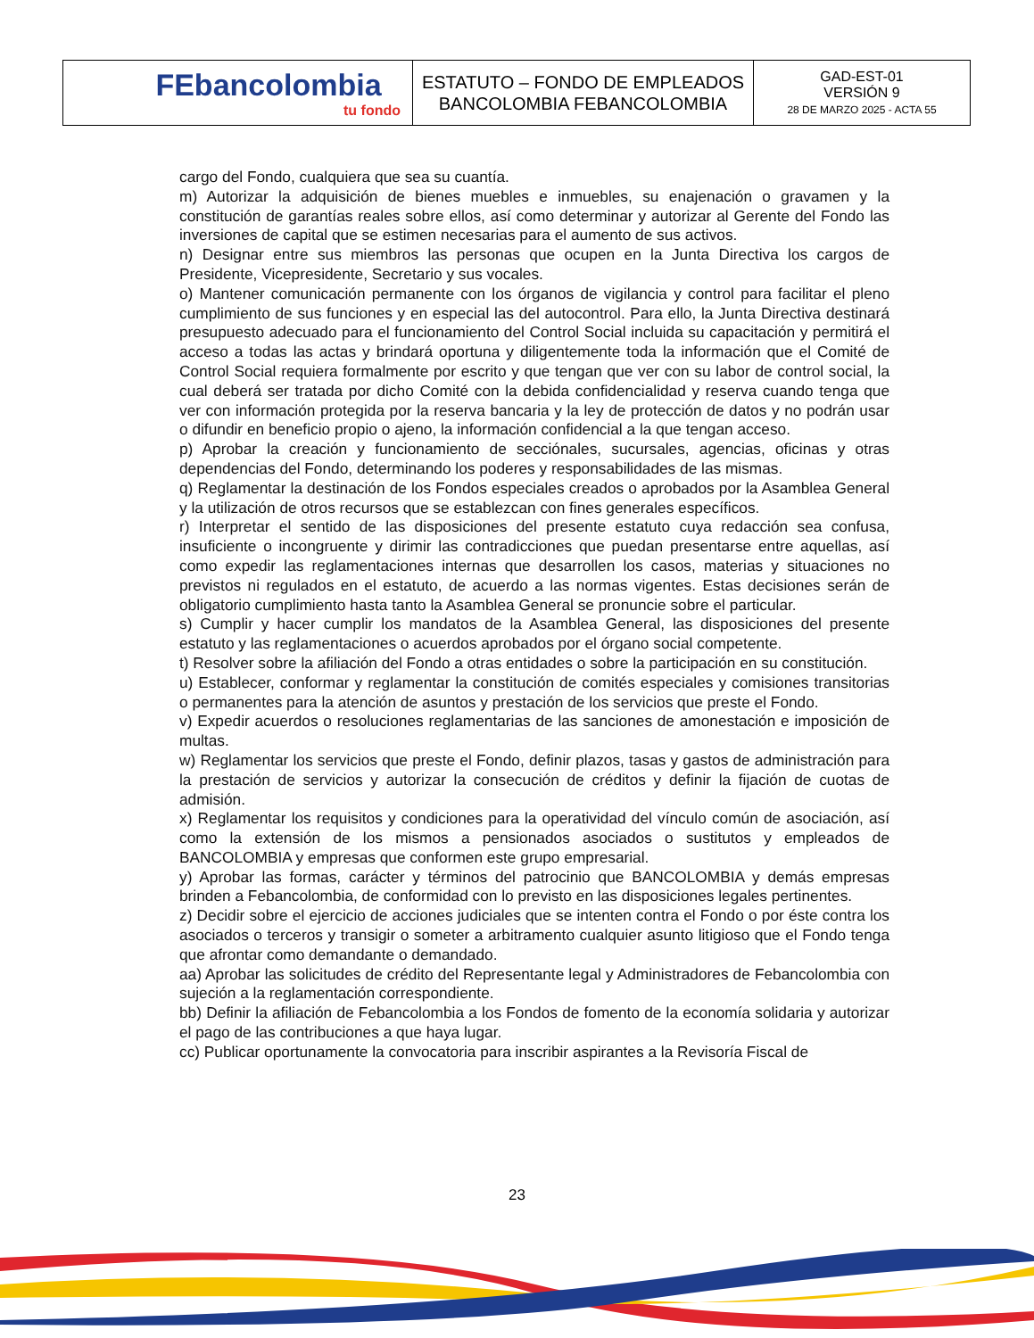| FEbancolombia tu fondo | ESTATUTO – FONDO DE EMPLEADOS BANCOLOMBIA FEBANCOLOMBIA | GAD-EST-01 VERSIÓN 9 28 DE MARZO 2025 - ACTA 55 |
cargo del Fondo, cualquiera que sea su cuantía.
m) Autorizar la adquisición de bienes muebles e inmuebles, su enajenación o gravamen y la constitución de garantías reales sobre ellos, así como determinar y autorizar al Gerente del Fondo las inversiones de capital que se estimen necesarias para el aumento de sus activos.
n) Designar entre sus miembros las personas que ocupen en la Junta Directiva los cargos de Presidente, Vicepresidente, Secretario y sus vocales.
o) Mantener comunicación permanente con los órganos de vigilancia y control para facilitar el pleno cumplimiento de sus funciones y en especial las del autocontrol. Para ello, la Junta Directiva destinará presupuesto adecuado para el funcionamiento del Control Social incluida su capacitación y permitirá el acceso a todas las actas y brindará oportuna y diligentemente toda la información que el Comité de Control Social requiera formalmente por escrito y que tengan que ver con su labor de control social, la cual deberá ser tratada por dicho Comité con la debida confidencialidad y reserva cuando tenga que ver con información protegida por la reserva bancaria y la ley de protección de datos y no podrán usar o difundir en beneficio propio o ajeno, la información confidencial a la que tengan acceso.
p) Aprobar la creación y funcionamiento de secciónales, sucursales, agencias, oficinas y otras dependencias del Fondo, determinando los poderes y responsabilidades de las mismas.
q) Reglamentar la destinación de los Fondos especiales creados o aprobados por la Asamblea General y la utilización de otros recursos que se establezcan con fines generales específicos.
r) Interpretar el sentido de las disposiciones del presente estatuto cuya redacción sea confusa, insuficiente o incongruente y dirimir las contradicciones que puedan presentarse entre aquellas, así como expedir las reglamentaciones internas que desarrollen los casos, materias y situaciones no previstos ni regulados en el estatuto, de acuerdo a las normas vigentes. Estas decisiones serán de obligatorio cumplimiento hasta tanto la Asamblea General se pronuncie sobre el particular.
s) Cumplir y hacer cumplir los mandatos de la Asamblea General, las disposiciones del presente estatuto y las reglamentaciones o acuerdos aprobados por el órgano social competente.
t) Resolver sobre la afiliación del Fondo a otras entidades o sobre la participación en su constitución.
u) Establecer, conformar y reglamentar la constitución de comités especiales y comisiones transitorias o permanentes para la atención de asuntos y prestación de los servicios que preste el Fondo.
v) Expedir acuerdos o resoluciones reglamentarias de las sanciones de amonestación e imposición de multas.
w) Reglamentar los servicios que preste el Fondo, definir plazos, tasas y gastos de administración para la prestación de servicios y autorizar la consecución de créditos y definir la fijación de cuotas de admisión.
x) Reglamentar los requisitos y condiciones para la operatividad del vínculo común de asociación, así como la extensión de los mismos a pensionados asociados o sustitutos y empleados de BANCOLOMBIA y empresas que conformen este grupo empresarial.
y) Aprobar las formas, carácter y términos del patrocinio que BANCOLOMBIA y demás empresas brinden a Febancolombia, de conformidad con lo previsto en las disposiciones legales pertinentes.
z) Decidir sobre el ejercicio de acciones judiciales que se intenten contra el Fondo o por éste contra los asociados o terceros y transigir o someter a arbitramento cualquier asunto litigioso que el Fondo tenga que afrontar como demandante o demandado.
aa) Aprobar las solicitudes de crédito del Representante legal y Administradores de Febancolombia con sujeción a la reglamentación correspondiente.
bb) Definir la afiliación de Febancolombia a los Fondos de fomento de la economía solidaria y autorizar el pago de las contribuciones a que haya lugar.
cc) Publicar oportunamente la convocatoria para inscribir aspirantes a la Revisoría Fiscal de
23